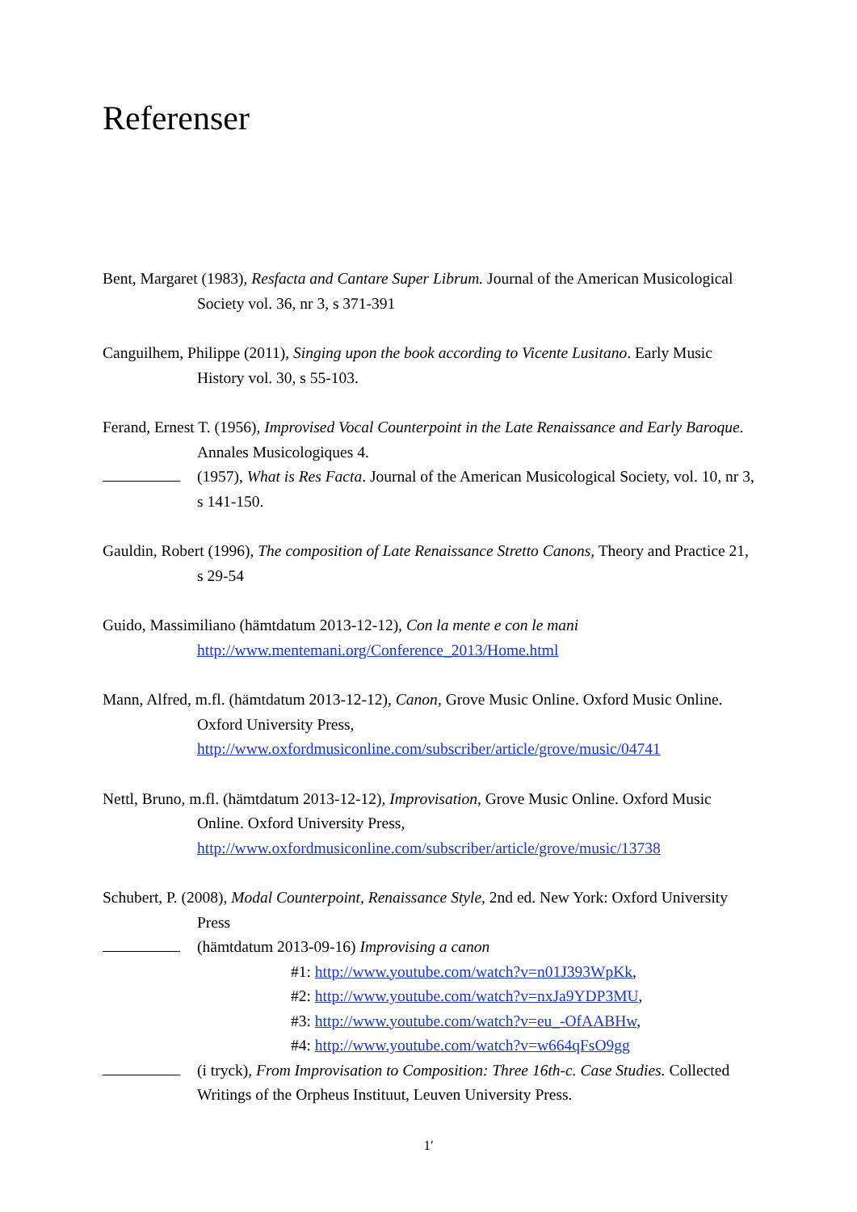Referenser
Bent, Margaret (1983), Resfacta and Cantare Super Librum. Journal of the American Musicological Society vol. 36, nr 3, s 371-391
Canguilhem, Philippe (2011), Singing upon the book according to Vicente Lusitano. Early Music History vol. 30, s 55-103.
Ferand, Ernest T. (1956), Improvised Vocal Counterpoint in the Late Renaissance and Early Baroque. Annales Musicologiques 4.
(1957), What is Res Facta. Journal of the American Musicological Society, vol. 10, nr 3, s 141-150.
Gauldin, Robert (1996), The composition of Late Renaissance Stretto Canons, Theory and Practice 21, s 29-54
Guido, Massimiliano (hämtdatum 2013-12-12), Con la mente e con le mani
http://www.mentemani.org/Conference_2013/Home.html
Mann, Alfred, m.fl. (hämtdatum 2013-12-12), Canon, Grove Music Online. Oxford Music Online. Oxford University Press,
http://www.oxfordmusiconline.com/subscriber/article/grove/music/04741
Nettl, Bruno, m.fl. (hämtdatum 2013-12-12), Improvisation, Grove Music Online. Oxford Music Online. Oxford University Press,
http://www.oxfordmusiconline.com/subscriber/article/grove/music/13738
Schubert, P. (2008), Modal Counterpoint, Renaissance Style, 2nd ed. New York: Oxford University Press
(hämtdatum 2013-09-16) Improvising a canon
#1: http://www.youtube.com/watch?v=n01J393WpKk,
#2: http://www.youtube.com/watch?v=nxJa9YDP3MU,
#3: http://www.youtube.com/watch?v=eu_-OfAABHw,
#4: http://www.youtube.com/watch?v=w664qFsO9gg
(i tryck), From Improvisation to Composition: Three 16th-c. Case Studies. Collected Writings of the Orpheus Instituut, Leuven University Press.
1′